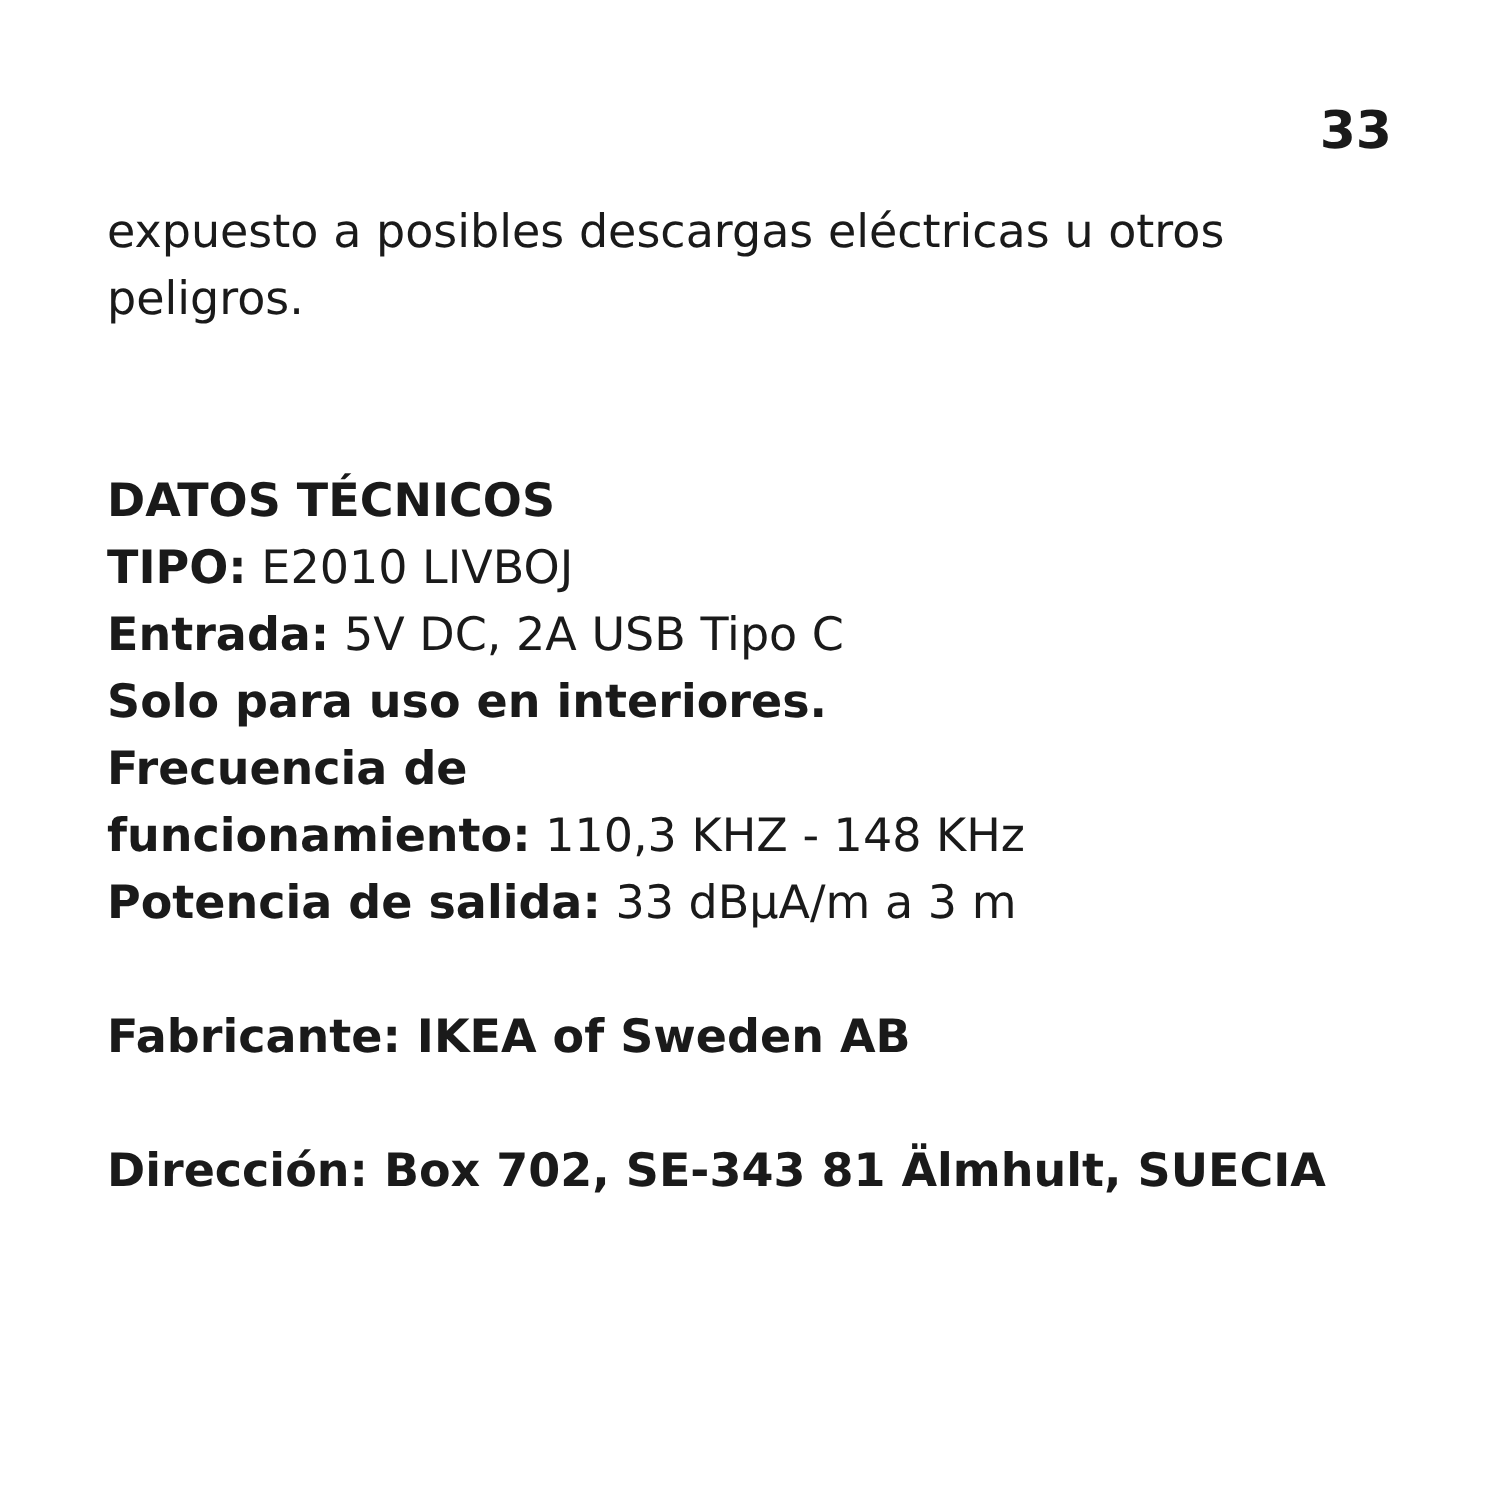33
expuesto a posibles descargas eléctricas u otros peligros.
DATOS TÉCNICOS
TIPO: E2010 LIVBOJ
Entrada: 5V DC, 2A USB Tipo C
Solo para uso en interiores.
Frecuencia de
funcionamiento: 110,3 KHZ - 148 KHz
Potencia de salida: 33 dBµA/m a 3 m
Fabricante: IKEA of Sweden AB
Dirección: Box 702, SE-343 81 Älmhult, SUECIA